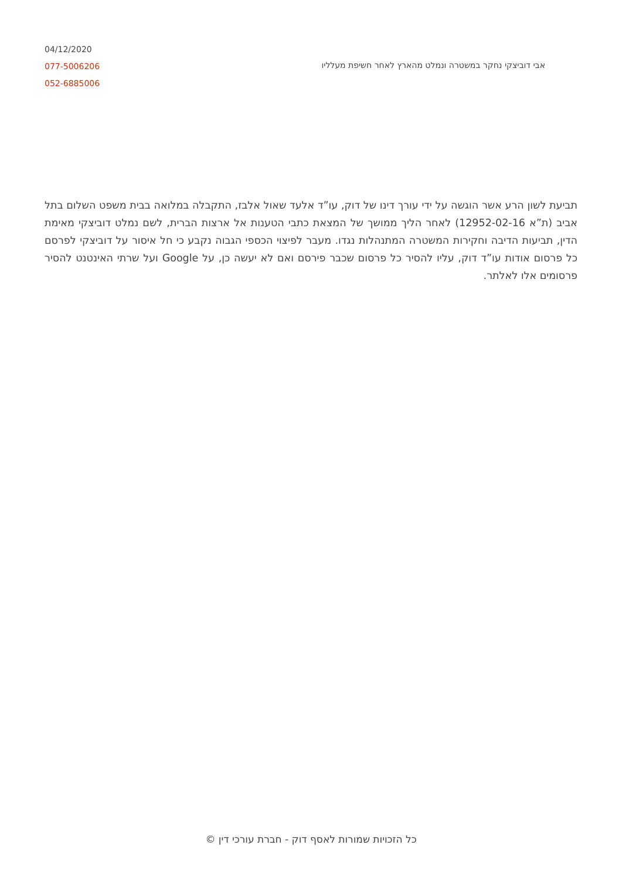04/12/2020
077-5006206
052-6885006
אבי דוביצקי נחקר במשטרה ונמלט מהארץ לאחר חשיפת מעלליו
תביעת לשון הרע אשר הוגשה על ידי עורך דינו של דוק, עו”ד אלעד שאול אלבז, התקבלה במלואה בבית משפט השלום בתל אביב (ת”א 12952-02-16) לאחר הליך ממושך של המצאת כתבי הטענות אל ארצות הברית, לשם נמלט דוביצקי מאימת הדין, תביעות הדיבה וחקירות המשטרה המתנהלות נגדו. מעבר לפיצוי הכספי הגבוה נקבע כי חל איסור על דוביצקי לפרסם כל פרסום אודות עו”ד דוק, עליו להסיר כל פרסום שכבר פירסם ואם לא יעשה כן, על Google ועל שרתי האינטנט להסיר פרסומים אלו לאלתר.
כל הזכויות שמורות לאסף דוק - חברת עורכי דין ©